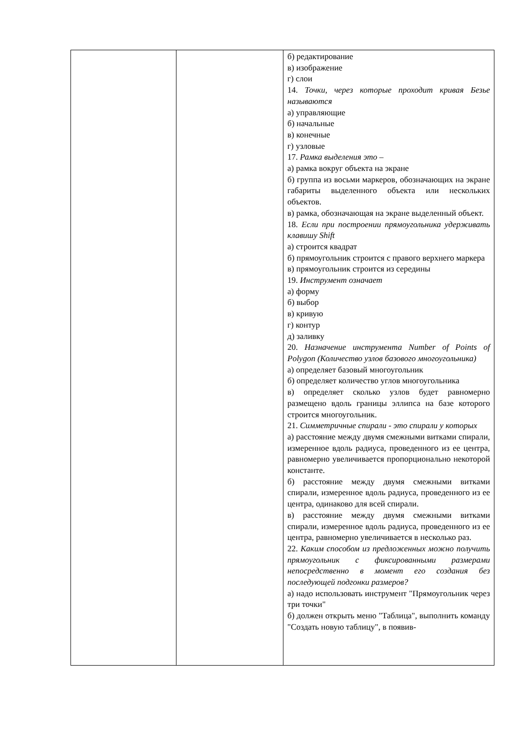| | | б) редактирование в) изображение г) слои 14. Точки, через которые проходит кривая Безье называются а) управляющие б) начальные в) конечные г) узловые 17. Рамка выделения это – а) рамка вокруг объекта на экране б) группа из восьми маркеров, обозначающих на экране габариты выделенного объекта или нескольких объектов. в) рамка, обозначающая на экране выделенный объект. 18. Если при построении прямоугольника удерживать клавишу Shift а) строится квадрат б) прямоугольник строится с правого верхнего маркера в) прямоугольник строится из середины 19. Инструмент означает а) форму б) выбор в) кривую г) контур д) заливку 20. Назначение инструмента Number of Points of Polygon (Количество узлов базового многоугольника) а) определяет базовый многоугольник б) определяет количество углов многоугольника в) определяет сколько узлов будет равномерно размещено вдоль границы эллипса на базе которого строится многоугольник. 21. Симметричные спирали - это спирали у которых а) расстояние между двумя смежными витками спирали, измеренное вдоль радиуса, проведенного из ее центра, равномерно увеличивается пропорционально некоторой константе. б) расстояние между двумя смежными витками спирали, измеренное вдоль радиуса, проведенного из ее центра, одинаково для всей спирали. в) расстояние между двумя смежными витками спирали, измеренное вдоль радиуса, проведенного из ее центра, равномерно увеличивается в несколько раз. 22. Каким способом из предложенных можно получить прямоугольник с фиксированными размерами непосредственно в момент его создания без последующей подгонки размеров? а) надо использовать инструмент "Прямоугольник через три точки" б) должен открыть меню "Таблица", выполнить команду "Создать новую таблицу", в появив- |